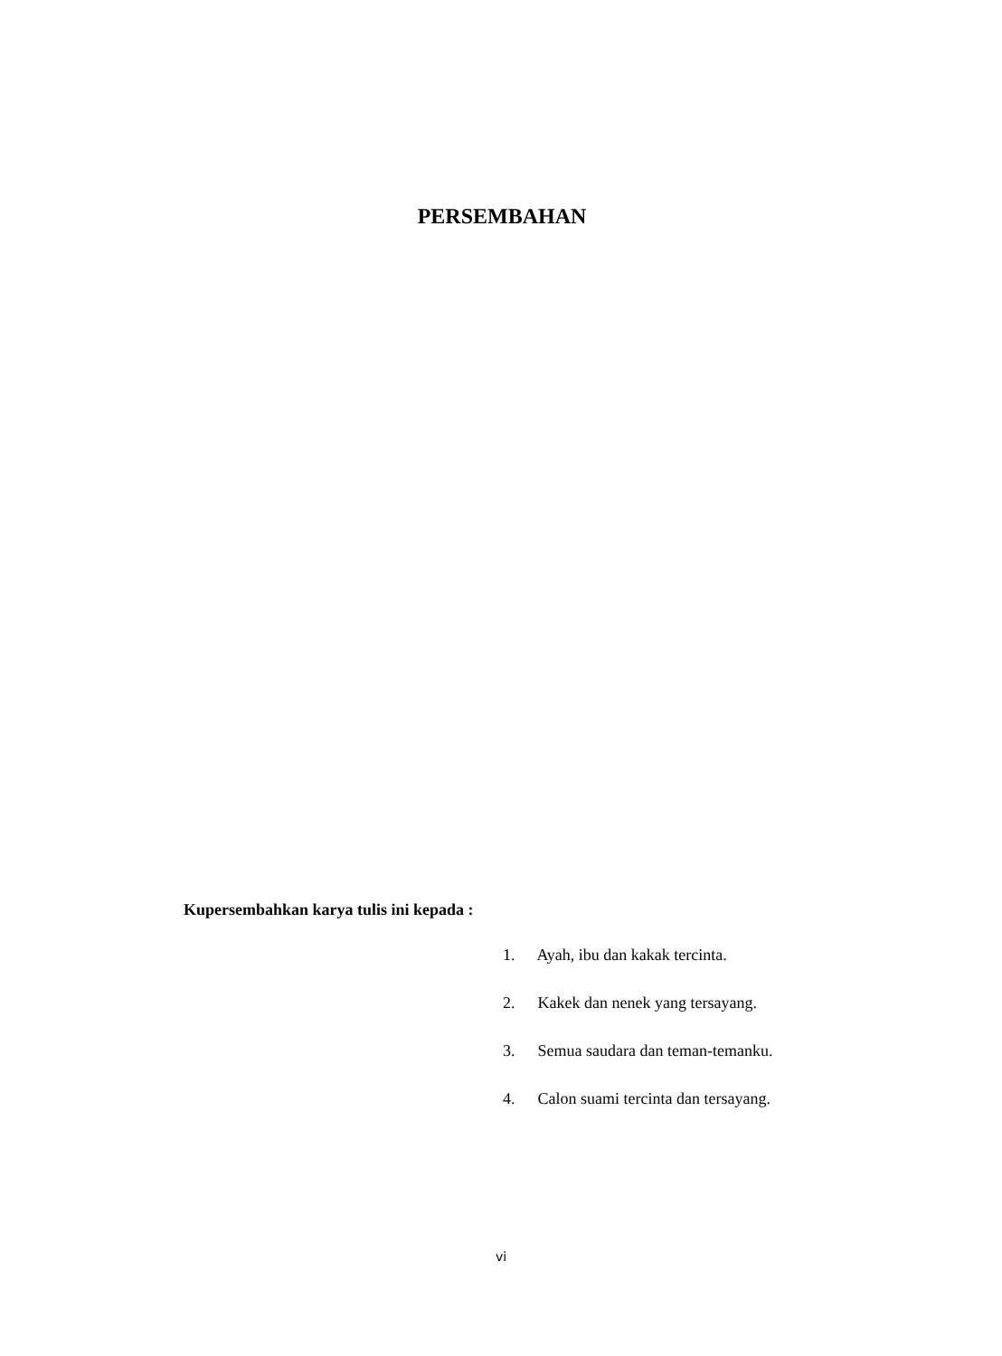PERSEMBAHAN
Kupersembahkan karya tulis ini kepada :
1. Ayah, ibu dan kakak tercinta.
2. Kakek dan nenek yang tersayang.
3. Semua saudara dan teman-temanku.
4. Calon suami tercinta dan tersayang.
vi